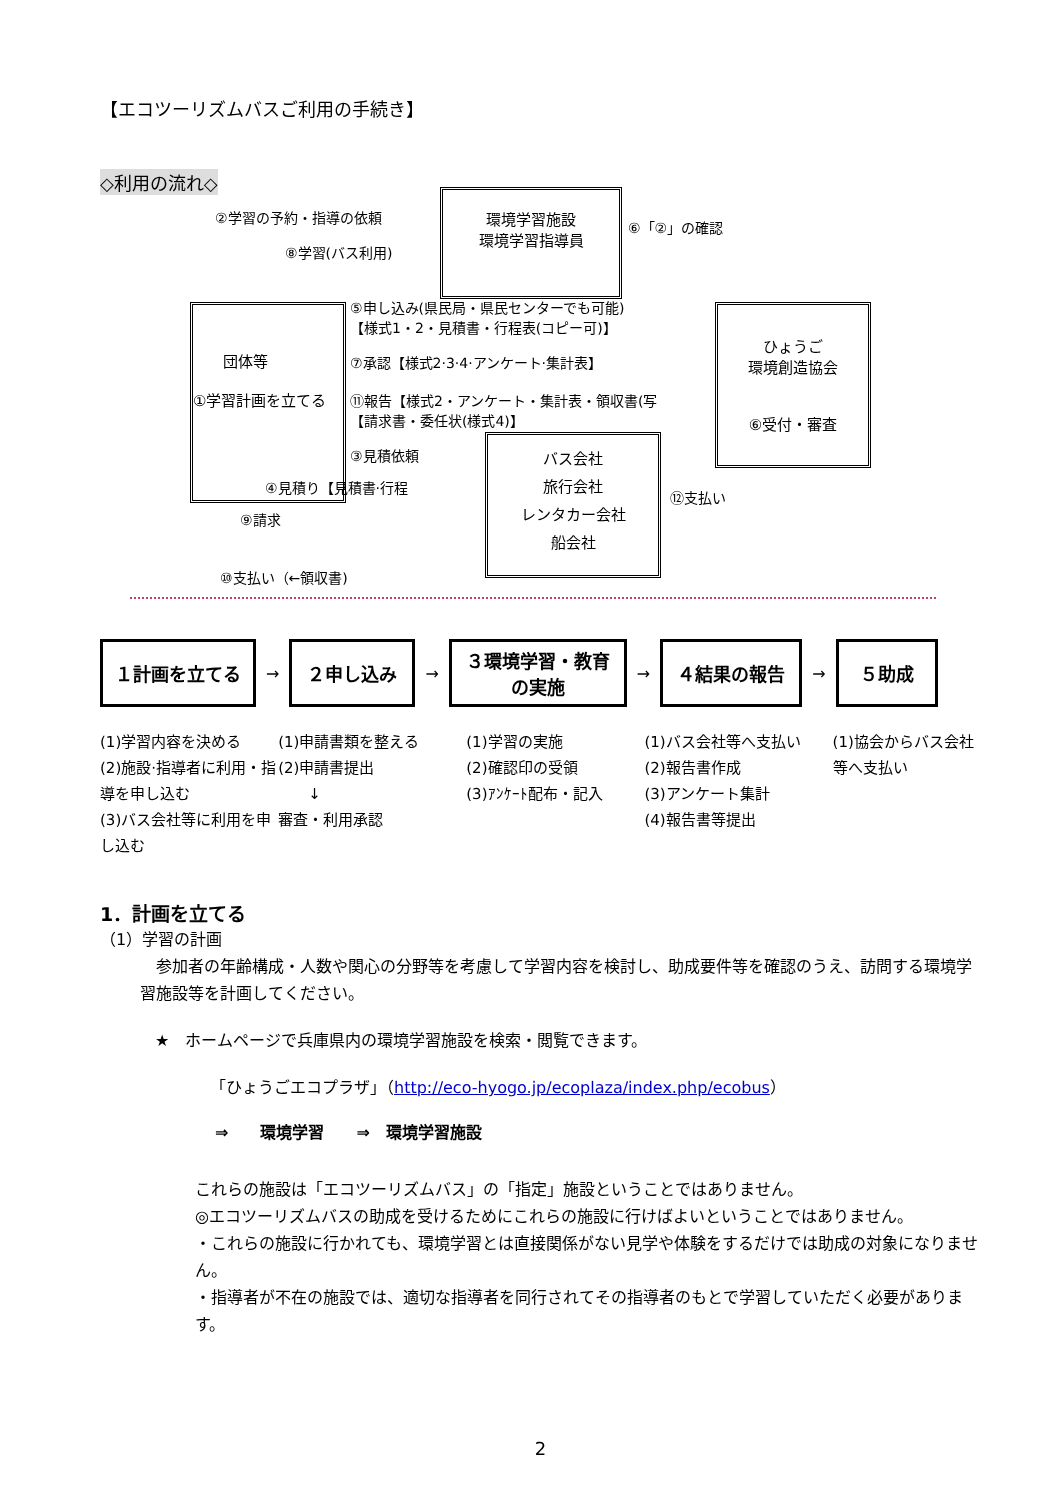【エコツーリズムバスご利用の手続き】
◇利用の流れ◇
環境学習施設
環境学習指導員
　　団体等
①学習計画を立てる
ひょうご
環境創造協会
⑥受付・審査
バス会社
旅行会社
レンタカー会社
船会社
②学習の予約・指導の依頼
⑧学習(バス利用)
⑥「②」の確認
⑤申し込み(県民局・県民センターでも可能)
【様式1・2・見積書・行程表(コピー可)】
⑦承認【様式2·3·4·アンケート·集計表】
⑪報告【様式2・アンケート・集計表・領収書(写
【請求書・委任状(様式4)】
③見積依頼
④見積り【見積書·行程
⑨請求
⑫支払い
⑩支払い（←領収書)
１計画を立てる
→
２申し込み
→
３環境学習・教育
の実施
→
４結果の報告
→
５助成
(1)学習内容を決める
(2)施設·指導者に利用・指導を申し込む
(3)バス会社等に利用を申し込む
(1)申請書類を整える
(2)申請書提出
　　↓
審査・利用承認
(1)学習の実施
(2)確認印の受領
(3)ｱﾝｹｰﾄ配布・記入
(1)バス会社等へ支払い
(2)報告書作成
(3)アンケート集計
(4)報告書等提出
(1)協会からバス会社等へ支払い
1．計画を立てる
（1）学習の計画
参加者の年齢構成・人数や関心の分野等を考慮して学習内容を検討し、助成要件等を確認のうえ、訪問する環境学習施設等を計画してください。
★　ホームページで兵庫県内の環境学習施設を検索・閲覧できます。
「ひょうごエコプラザ」（http://eco-hyogo.jp/ecoplaza/index.php/ecobus）
⇒　　環境学習　　⇒　環境学習施設
これらの施設は「エコツーリズムバス」の「指定」施設ということではありません。
◎エコツーリズムバスの助成を受けるためにこれらの施設に行けばよいということではありません。
・これらの施設に行かれても、環境学習とは直接関係がない見学や体験をするだけでは助成の対象になりません。
・指導者が不在の施設では、適切な指導者を同行されてその指導者のもとで学習していただく必要があります。
2